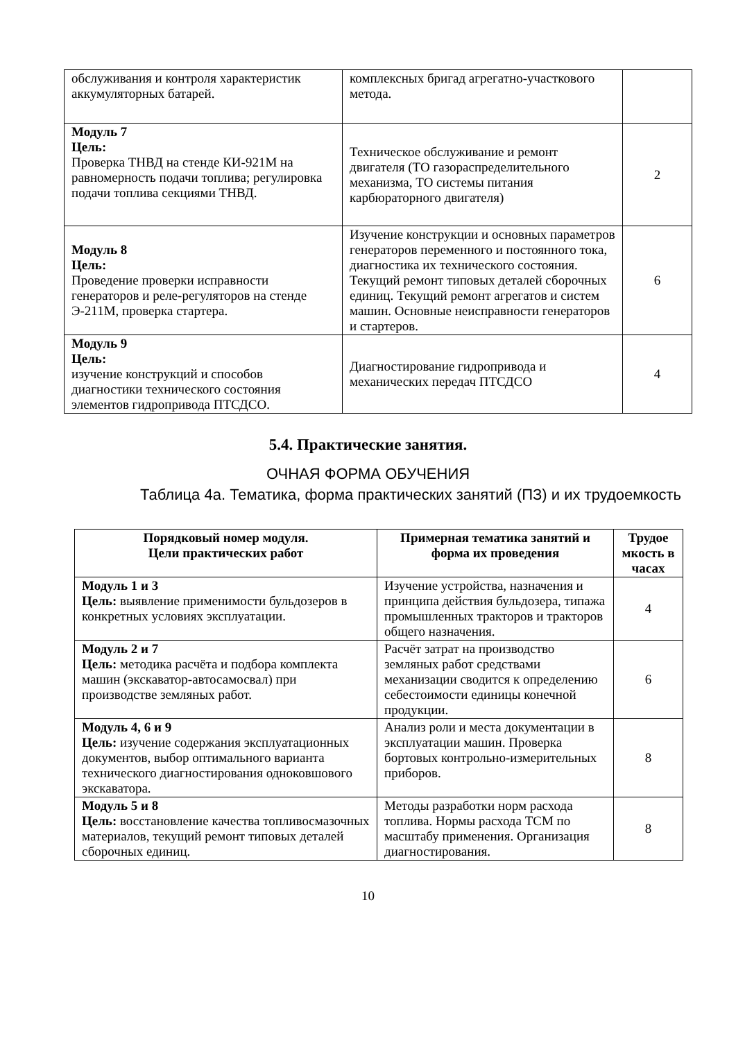| обслуживания и контроля характеристик аккумуляторных батарей. | комплексных бригад агрегатно-участкового метода. | |
| Модуль 7 Цель: Проверка ТНВД на стенде КИ-921М на равномерность подачи топлива; регулировка подачи топлива секциями ТНВД. | Техническое обслуживание и ремонт двигателя (ТО газораспределительного механизма, ТО системы питания карбюраторного двигателя) | 2 |
| Модуль 8 Цель: Проведение проверки исправности генераторов и реле-регуляторов на стенде Э-211М, проверка стартера. | Изучение конструкции и основных параметров генераторов переменного и постоянного тока, диагностика их технического состояния. Текущий ремонт типовых деталей сборочных единиц. Текущий ремонт агрегатов и систем машин. Основные неисправности генераторов и стартеров. | 6 |
| Модуль 9 Цель: изучение конструкций и способов диагностики технического состояния элементов гидропривода ПТСДСО. | Диагностирование гидропривода и механических передач ПТСДСО | 4 |
5.4. Практические занятия.
ОЧНАЯ ФОРМА ОБУЧЕНИЯ
Таблица 4а. Тематика, форма практических занятий (ПЗ) и их трудоемкость
| Порядковый номер модуля. Цели практических работ | Примерная тематика занятий и форма их проведения | Трудое мкость в часах |
| --- | --- | --- |
| Модуль 1 и 3 Цель: выявление применимости бульдозеров в конкретных условиях эксплуатации. | Изучение устройства, назначения и принципа действия бульдозера, типажа промышленных тракторов и тракторов общего назначения. | 4 |
| Модуль 2 и 7 Цель: методика расчёта и подбора комплекта машин (экскаватор-автосамосвал) при производстве земляных работ. | Расчёт затрат на производство земляных работ средствами механизации сводится к определению себестоимости единицы конечной продукции. | 6 |
| Модуль 4, 6 и 9 Цель: изучение содержания эксплуатационных документов, выбор оптимального варианта технического диагностирования одноковшового экскаватора. | Анализ роли и места документации в эксплуатации машин. Проверка бортовых контрольно-измерительных приборов. | 8 |
| Модуль 5 и 8 Цель: восстановление качества топливосмазочных материалов, текущий ремонт типовых деталей сборочных единиц. | Методы разработки норм расхода топлива. Нормы расхода ТСМ по масштабу применения. Организация диагностирования. | 8 |
10